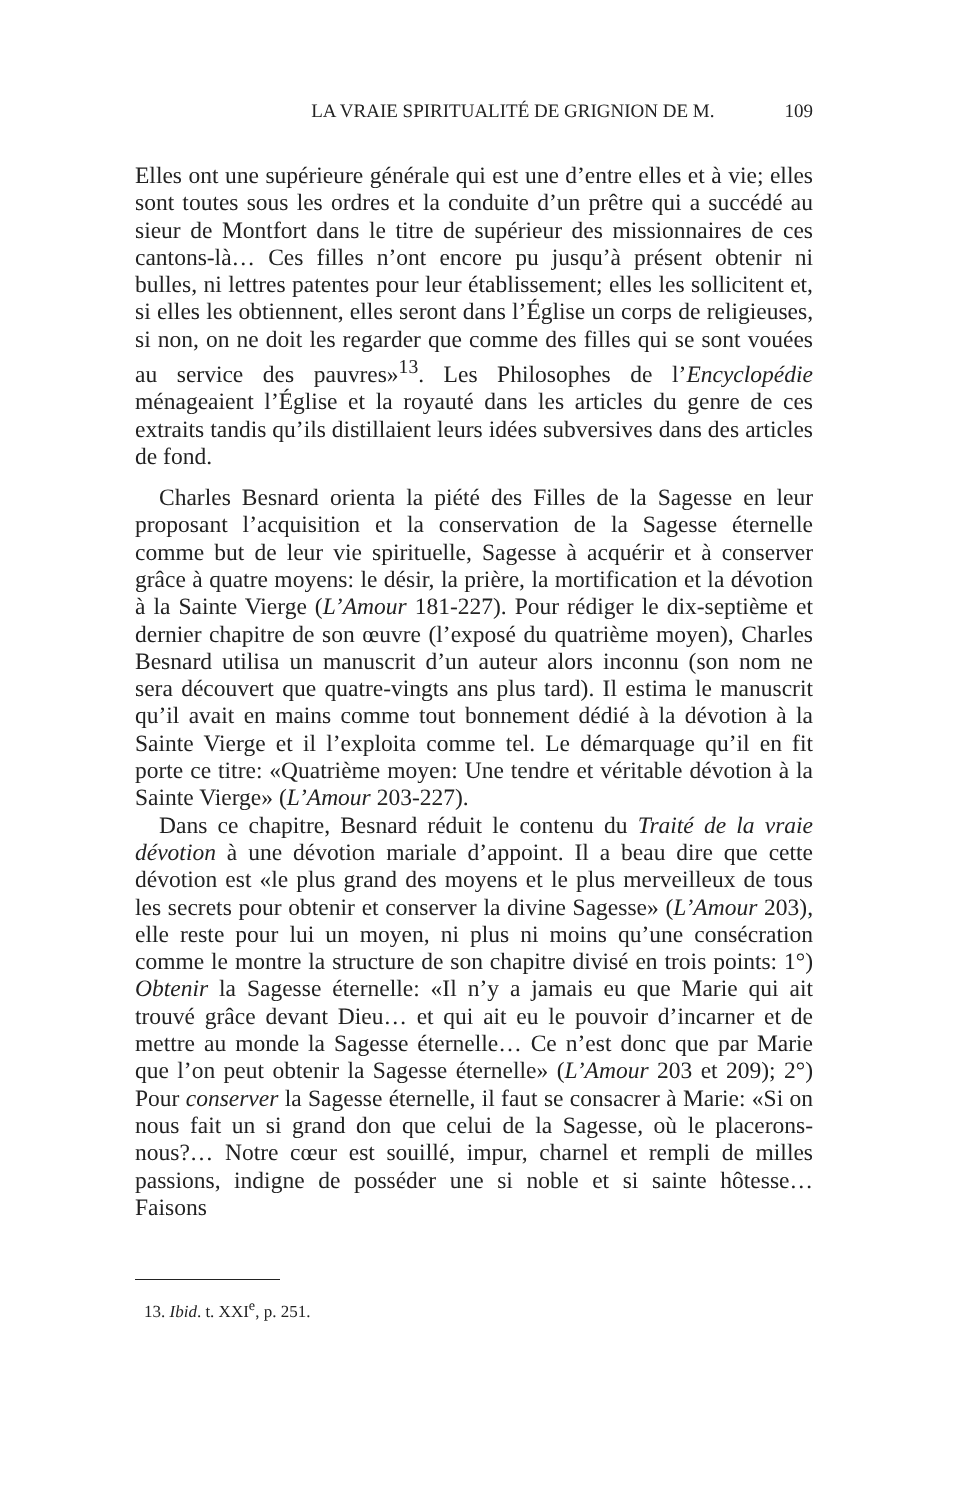LA VRAIE SPIRITUALITÉ DE GRIGNION DE M. 109
Elles ont une supérieure générale qui est une d’entre elles et à vie; elles sont toutes sous les ordres et la conduite d’un prêtre qui a succédé au sieur de Montfort dans le titre de supérieur des missionnaires de ces cantons-là… Ces filles n’ont encore pu jusqu’à présent obtenir ni bulles, ni lettres patentes pour leur établissement; elles les sollicitent et, si elles les obtiennent, elles seront dans l’Église un corps de religieuses, si non, on ne doit les regarder que comme des filles qui se sont vouées au service des pauvres»<sup>13</sup>. Les Philosophes de l’Encyclopédie ménageaient l’Église et la royauté dans les articles du genre de ces extraits tandis qu’ils distillaient leurs idées subversives dans des articles de fond.
Charles Besnard orienta la piété des Filles de la Sagesse en leur proposant l’acquisition et la conservation de la Sagesse éternelle comme but de leur vie spirituelle, Sagesse à acquérir et à conserver grâce à quatre moyens: le désir, la prière, la mortification et la dévotion à la Sainte Vierge (L’Amour 181-227). Pour rédiger le dix-septième et dernier chapitre de son œuvre (l’exposé du quatrième moyen), Charles Besnard utilisa un manuscrit d’un auteur alors inconnu (son nom ne sera découvert que quatre-vingts ans plus tard). Il estima le manuscrit qu’il avait en mains comme tout bonnement dédié à la dévotion à la Sainte Vierge et il l’exploita comme tel. Le démarquage qu’il en fit porte ce titre: «Quatrième moyen: Une tendre et véritable dévotion à la Sainte Vierge» (L’Amour 203-227).
Dans ce chapitre, Besnard réduit le contenu du Traité de la vraie dévotion à une dévotion mariale d’appoint. Il a beau dire que cette dévotion est «le plus grand des moyens et le plus merveilleux de tous les secrets pour obtenir et conserver la divine Sagesse» (L’Amour 203), elle reste pour lui un moyen, ni plus ni moins qu’une consécration comme le montre la structure de son chapitre divisé en trois points: 1°) Obtenir la Sagesse éternelle: «Il n’y a jamais eu que Marie qui ait trouvé grâce devant Dieu… et qui ait eu le pouvoir d’incarner et de mettre au monde la Sagesse éternelle… Ce n’est donc que par Marie que l’on peut obtenir la Sagesse éternelle» (L’Amour 203 et 209); 2°) Pour conserver la Sagesse éternelle, il faut se consacrer à Marie: «Si on nous fait un si grand don que celui de la Sagesse, où le placerons-nous?… Notre cœur est souillé, impur, charnel et rempli de milles passions, indigne de posséder une si noble et si sainte hôtesse… Faisons
13. Ibid. t. XXI<sup>e</sup>, p. 251.